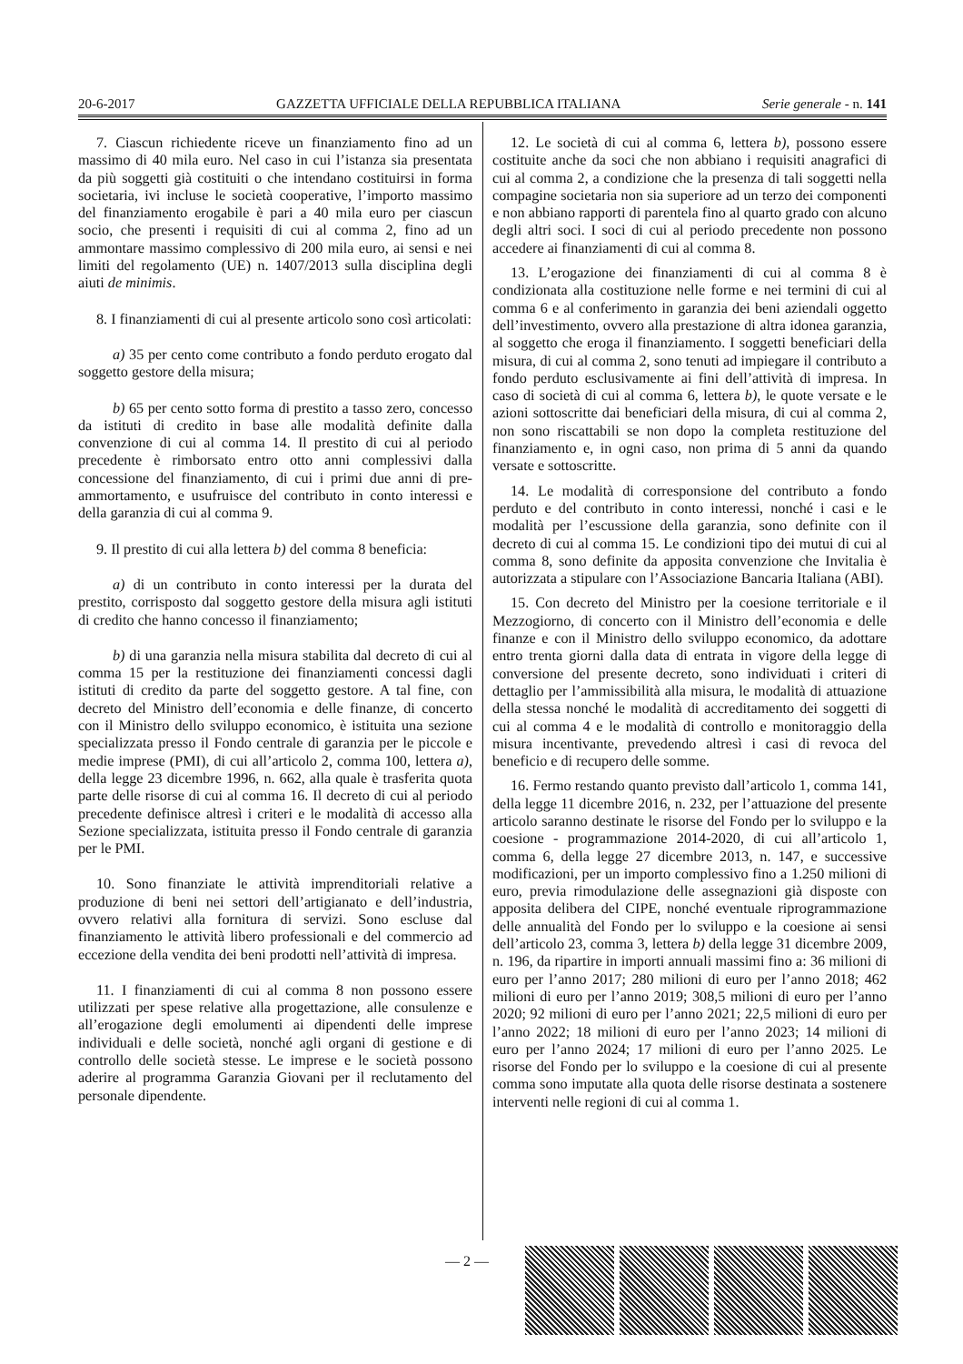20-6-2017 GAZZETTA UFFICIALE DELLA REPUBBLICA ITALIANA Serie generale - n. 141
7. Ciascun richiedente riceve un finanziamento fino ad un massimo di 40 mila euro. Nel caso in cui l’istanza sia presentata da più soggetti già costituiti o che intendano costituirsi in forma societaria, ivi incluse le società cooperative, l’importo massimo del finanziamento erogabile è pari a 40 mila euro per ciascun socio, che presenti i requisiti di cui al comma 2, fino ad un ammontare massimo complessivo di 200 mila euro, ai sensi e nei limiti del regolamento (UE) n. 1407/2013 sulla disciplina degli aiuti de minimis.
8. I finanziamenti di cui al presente articolo sono così articolati:
a) 35 per cento come contributo a fondo perduto erogato dal soggetto gestore della misura;
b) 65 per cento sotto forma di prestito a tasso zero, concesso da istituti di credito in base alle modalità definite dalla convenzione di cui al comma 14. Il prestito di cui al periodo precedente è rimborsato entro otto anni complessivi dalla concessione del finanziamento, di cui i primi due anni di pre-ammortamento, e usufruisce del contributo in conto interessi e della garanzia di cui al comma 9.
9. Il prestito di cui alla lettera b) del comma 8 beneficia:
a) di un contributo in conto interessi per la durata del prestito, corrisposto dal soggetto gestore della misura agli istituti di credito che hanno concesso il finanziamento;
b) di una garanzia nella misura stabilita dal decreto di cui al comma 15 per la restituzione dei finanziamenti concessi dagli istituti di credito da parte del soggetto gestore. A tal fine, con decreto del Ministro dell’economia e delle finanze, di concerto con il Ministro dello sviluppo economico, è istituita una sezione specializzata presso il Fondo centrale di garanzia per le piccole e medie imprese (PMI), di cui all’articolo 2, comma 100, lettera a), della legge 23 dicembre 1996, n. 662, alla quale è trasferita quota parte delle risorse di cui al comma 16. Il decreto di cui al periodo precedente definisce altresì i criteri e le modalità di accesso alla Sezione specializzata, istituita presso il Fondo centrale di garanzia per le PMI.
10. Sono finanziate le attività imprenditoriali relative a produzione di beni nei settori dell’artigianato e dell’industria, ovvero relativi alla fornitura di servizi. Sono escluse dal finanziamento le attività libero professionali e del commercio ad eccezione della vendita dei beni prodotti nell’attività di impresa.
11. I finanziamenti di cui al comma 8 non possono essere utilizzati per spese relative alla progettazione, alle consulenze e all’erogazione degli emolumenti ai dipendenti delle imprese individuali e delle società, nonché agli organi di gestione e di controllo delle società stesse. Le imprese e le società possono aderire al programma Garanzia Giovani per il reclutamento del personale dipendente.
12. Le società di cui al comma 6, lettera b), possono essere costituite anche da soci che non abbiano i requisiti anagrafici di cui al comma 2, a condizione che la presenza di tali soggetti nella compagine societaria non sia superiore ad un terzo dei componenti e non abbiano rapporti di parentela fino al quarto grado con alcuno degli altri soci. I soci di cui al periodo precedente non possono accedere ai finanziamenti di cui al comma 8.
13. L’erogazione dei finanziamenti di cui al comma 8 è condizionata alla costituzione nelle forme e nei termini di cui al comma 6 e al conferimento in garanzia dei beni aziendali oggetto dell’investimento, ovvero alla prestazione di altra idonea garanzia, al soggetto che eroga il finanziamento. I soggetti beneficiari della misura, di cui al comma 2, sono tenuti ad impiegare il contributo a fondo perduto esclusivamente ai fini dell’attività di impresa. In caso di società di cui al comma 6, lettera b), le quote versate e le azioni sottoscritte dai beneficiari della misura, di cui al comma 2, non sono riscattabili se non dopo la completa restituzione del finanziamento e, in ogni caso, non prima di 5 anni da quando versate e sottoscritte.
14. Le modalità di corresponsione del contributo a fondo perduto e del contributo in conto interessi, nonché i casi e le modalità per l’escussione della garanzia, sono definite con il decreto di cui al comma 15. Le condizioni tipo dei mutui di cui al comma 8, sono definite da apposita convenzione che Invitalia è autorizzata a stipulare con l’Associazione Bancaria Italiana (ABI).
15. Con decreto del Ministro per la coesione territoriale e il Mezzogiorno, di concerto con il Ministro dell’economia e delle finanze e con il Ministro dello sviluppo economico, da adottare entro trenta giorni dalla data di entrata in vigore della legge di conversione del presente decreto, sono individuati i criteri di dettaglio per l’ammissibilità alla misura, le modalità di attuazione della stessa nonché le modalità di accreditamento dei soggetti di cui al comma 4 e le modalità di controllo e monitoraggio della misura incentivante, prevedendo altresì i casi di revoca del beneficio e di recupero delle somme.
16. Fermo restando quanto previsto dall’articolo 1, comma 141, della legge 11 dicembre 2016, n. 232, per l’attuazione del presente articolo saranno destinate le risorse del Fondo per lo sviluppo e la coesione - programmazione 2014-2020, di cui all’articolo 1, comma 6, della legge 27 dicembre 2013, n. 147, e successive modificazioni, per un importo complessivo fino a 1.250 milioni di euro, previa rimodulazione delle assegnazioni già disposte con apposita delibera del CIPE, nonché eventuale riprogrammazione delle annualità del Fondo per lo sviluppo e la coesione ai sensi dell’articolo 23, comma 3, lettera b) della legge 31 dicembre 2009, n. 196, da ripartire in importi annuali massimi fino a: 36 milioni di euro per l’anno 2017; 280 milioni di euro per l’anno 2018; 462 milioni di euro per l’anno 2019; 308,5 milioni di euro per l’anno 2020; 92 milioni di euro per l’anno 2021; 22,5 milioni di euro per l’anno 2022; 18 milioni di euro per l’anno 2023; 14 milioni di euro per l’anno 2024; 17 milioni di euro per l’anno 2025. Le risorse del Fondo per lo sviluppo e la coesione di cui al presente comma sono imputate alla quota delle risorse destinata a sostenere interventi nelle regioni di cui al comma 1.
— 2 —